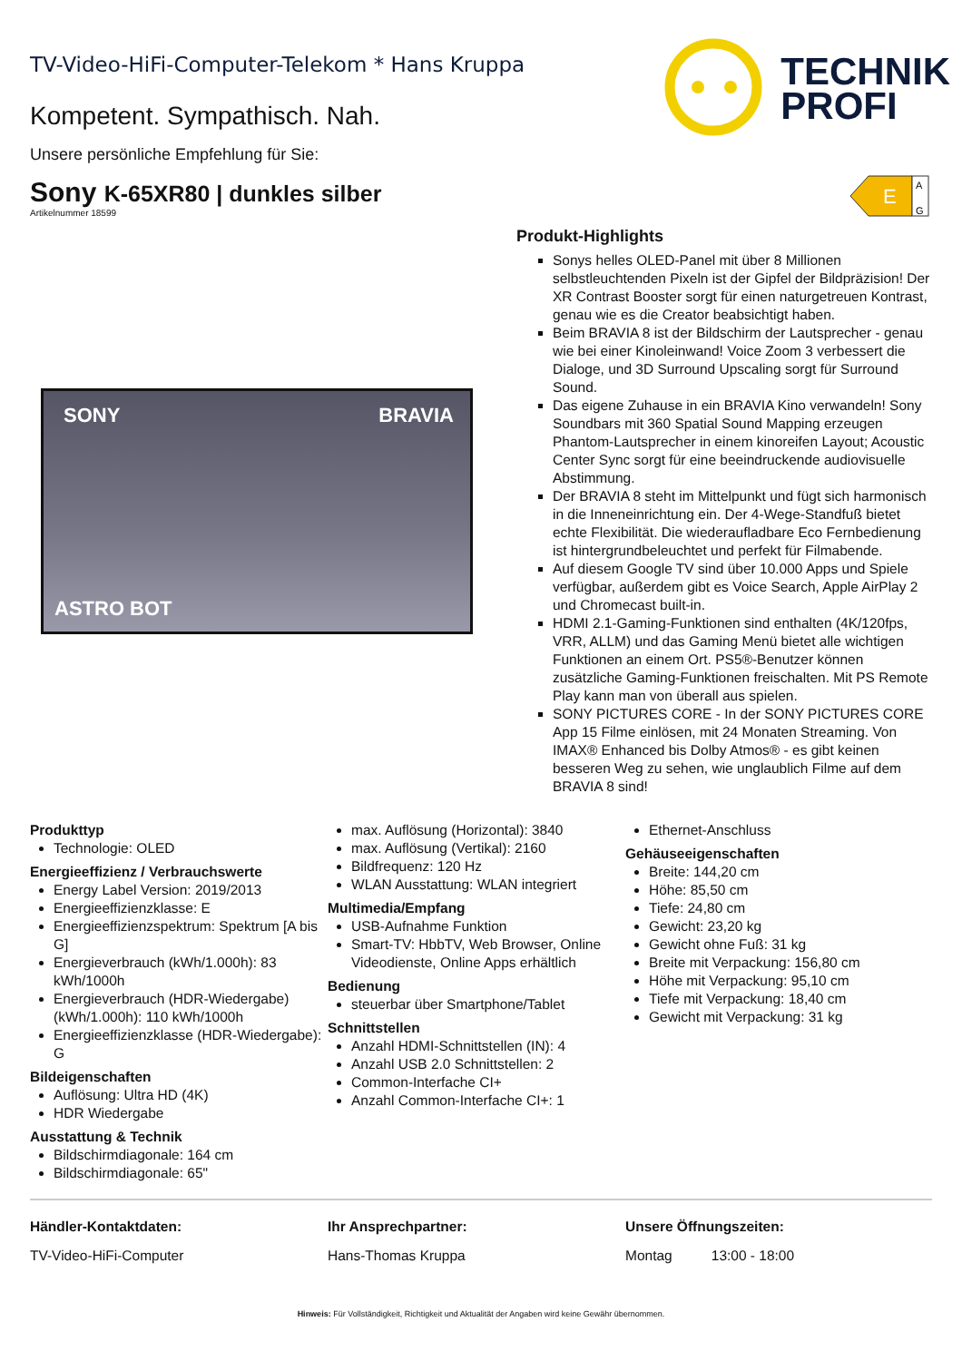TV-Video-HiFi-Computer-Telekom * Hans Kruppa
Kompetent. Sympathisch. Nah.
Unsere persönliche Empfehlung für Sie:
TECHNIK
PROFI
Sony K-65XR80 | dunkles silber
Artikelnummer 18599
E
A
G
SONY BRAVIA
ASTRO BOT
Produkt-Highlights
Sonys helles OLED-Panel mit über 8 Millionen selbstleuchtenden Pixeln ist der Gipfel der Bildpräzision! Der XR Contrast Booster sorgt für einen naturgetreuen Kontrast, genau wie es die Creator beabsichtigt haben.
Beim BRAVIA 8 ist der Bildschirm der Lautsprecher - genau wie bei einer Kinoleinwand! Voice Zoom 3 verbessert die Dialoge, und 3D Surround Upscaling sorgt für Surround Sound.
Das eigene Zuhause in ein BRAVIA Kino verwandeln! Sony Soundbars mit 360 Spatial Sound Mapping erzeugen Phantom-Lautsprecher in einem kinoreifen Layout; Acoustic Center Sync sorgt für eine beeindruckende audiovisuelle Abstimmung.
Der BRAVIA 8 steht im Mittelpunkt und fügt sich harmonisch in die Inneneinrichtung ein. Der 4-Wege-Standfuß bietet echte Flexibilität. Die wiederaufladbare Eco Fernbedienung ist hintergrundbeleuchtet und perfekt für Filmabende.
Auf diesem Google TV sind über 10.000 Apps und Spiele verfügbar, außerdem gibt es Voice Search, Apple AirPlay 2 und Chromecast built-in.
HDMI 2.1-Gaming-Funktionen sind enthalten (4K/120fps, VRR, ALLM) und das Gaming Menü bietet alle wichtigen Funktionen an einem Ort. PS5®-Benutzer können zusätzliche Gaming-Funktionen freischalten. Mit PS Remote Play kann man von überall aus spielen.
SONY PICTURES CORE - In der SONY PICTURES CORE App 15 Filme einlösen, mit 24 Monaten Streaming. Von IMAX® Enhanced bis Dolby Atmos® - es gibt keinen besseren Weg zu sehen, wie unglaublich Filme auf dem BRAVIA 8 sind!
Produkttyp
Technologie: OLED
Energieeffizienz / Verbrauchswerte
Energy Label Version: 2019/2013
Energieeffizienzklasse: E
Energieeffizienzspektrum: Spektrum [A bis G]
Energieverbrauch (kWh/1.000h): 83 kWh/1000h
Energieverbrauch (HDR-Wiedergabe) (kWh/1.000h): 110 kWh/1000h
Energieeffizienzklasse (HDR-Wiedergabe): G
Bildeigenschaften
Auflösung: Ultra HD (4K)
HDR Wiedergabe
Ausstattung & Technik
Bildschirmdiagonale: 164 cm
Bildschirmdiagonale: 65"
max. Auflösung (Horizontal): 3840
max. Auflösung (Vertikal): 2160
Bildfrequenz: 120 Hz
WLAN Ausstattung: WLAN integriert
Multimedia/Empfang
USB-Aufnahme Funktion
Smart-TV: HbbTV, Web Browser, Online Videodienste, Online Apps erhältlich
Bedienung
steuerbar über Smartphone/Tablet
Schnittstellen
Anzahl HDMI-Schnittstellen (IN): 4
Anzahl USB 2.0 Schnittstellen: 2
Common-Interfache CI+
Anzahl Common-Interfache CI+: 1
Ethernet-Anschluss
Gehäuseeigenschaften
Breite: 144,20 cm
Höhe: 85,50 cm
Tiefe: 24,80 cm
Gewicht: 23,20 kg
Gewicht ohne Fuß: 31 kg
Breite mit Verpackung: 156,80 cm
Höhe mit Verpackung: 95,10 cm
Tiefe mit Verpackung: 18,40 cm
Gewicht mit Verpackung: 31 kg
Händler-Kontaktdaten:
TV-Video-HiFi-Computer
Ihr Ansprechpartner:
Hans-Thomas Kruppa
Unsere Öffnungszeiten:
Montag 13:00 - 18:00
Hinweis: Für Vollständigkeit, Richtigkeit und Aktualität der Angaben wird keine Gewähr übernommen.